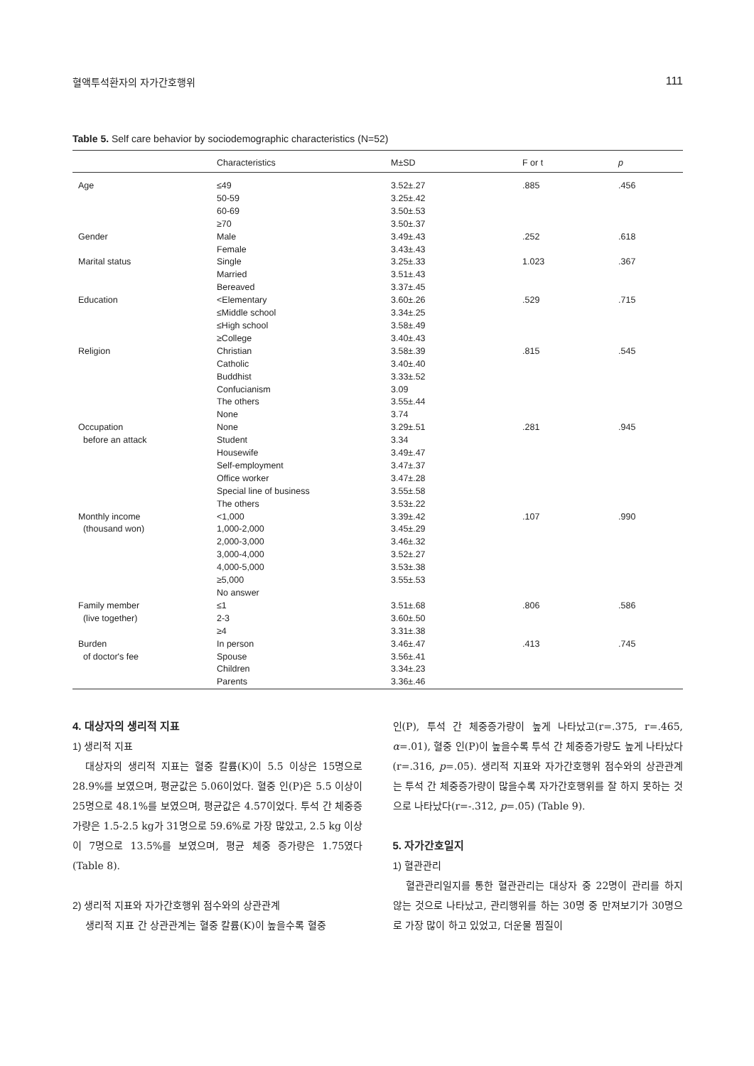혈액투석환자의 자가간호행위 111
Table 5. Self care behavior by sociodemographic characteristics (N=52)
| | Characteristics | M±SD | F or t | p |
| --- | --- | --- | --- | --- |
| Age | ≤49 50-59 60-69 ≥70 | 3.52±.27 3.25±.42 3.50±.53 3.50±.37 | .885 | .456 |
| Gender | Male Female | 3.49±.43 3.43±.43 | .252 | .618 |
| Marital status | Single Married Bereaved | 3.25±.33 3.51±.43 3.37±.45 | 1.023 | .367 |
| Education | <Elementary ≤Middle school ≤High school ≥College | 3.60±.26 3.34±.25 3.58±.49 3.40±.43 | .529 | .715 |
| Religion | Christian Catholic Buddhist Confucianism The others None | 3.58±.39 3.40±.40 3.33±.52 3.09 3.55±.44 3.74 | .815 | .545 |
| Occupation before an attack | None Student Housewife Self-employment Office worker Special line of business The others | 3.29±.51 3.34 3.49±.47 3.47±.37 3.47±.28 3.55±.58 3.53±.22 | .281 | .945 |
| Monthly income (thousand won) | <1,000 1,000-2,000 2,000-3,000 3,000-4,000 4,000-5,000 ≥5,000 No answer | 3.39±.42 3.45±.29 3.46±.32 3.52±.27 3.53±.38 3.55±.53 | .107 | .990 |
| Family member (live together) | ≤1 2-3 ≥4 | 3.51±.68 3.60±.50 3.31±.38 | .806 | .586 |
| Burden of doctor's fee | In person Spouse Children Parents | 3.46±.47 3.56±.41 3.34±.23 3.36±.46 | .413 | .745 |
4. 대상자의 생리적 지표
1) 생리적 지표
대상자의 생리적 지표는 혈중 칼륨(K)이 5.5 이상은 15명으로 28.9%를 보였으며, 평균값은 5.06이었다. 혈중 인(P)은 5.5 이상이 25명으로 48.1%를 보였으며, 평균값은 4.57이었다. 투석 간 체중증가량은 1.5-2.5 kg가 31명으로 59.6%로 가장 많았고, 2.5 kg 이상이 7명으로 13.5%를 보였으며, 평균 체중 증가량은 1.75였다(Table 8).
2) 생리적 지표와 자가간호행위 점수와의 상관관계
생리적 지표 간 상관관계는 혈중 칼륨(K)이 높을수록 혈중
인(P), 투석 간 체중증가량이 높게 나타났고(r=.375, r=.465, α=.01), 혈중 인(P)이 높을수록 투석 간 체중증가량도 높게 나타났다(r=.316, p=.05). 생리적 지표와 자가간호행위 점수와의 상관관계는 투석 간 체중증가량이 많을수록 자가간호행위를 잘 하지 못하는 것으로 나타났다(r=-.312, p=.05) (Table 9).
5. 자가간호일지
1) 혈관관리
혈관관리일지를 통한 혈관관리는 대상자 중 22명이 관리를 하지 않는 것으로 나타났고, 관리행위를 하는 30명 중 만져보기가 30명으로 가장 많이 하고 있었고, 더운물 찜질이